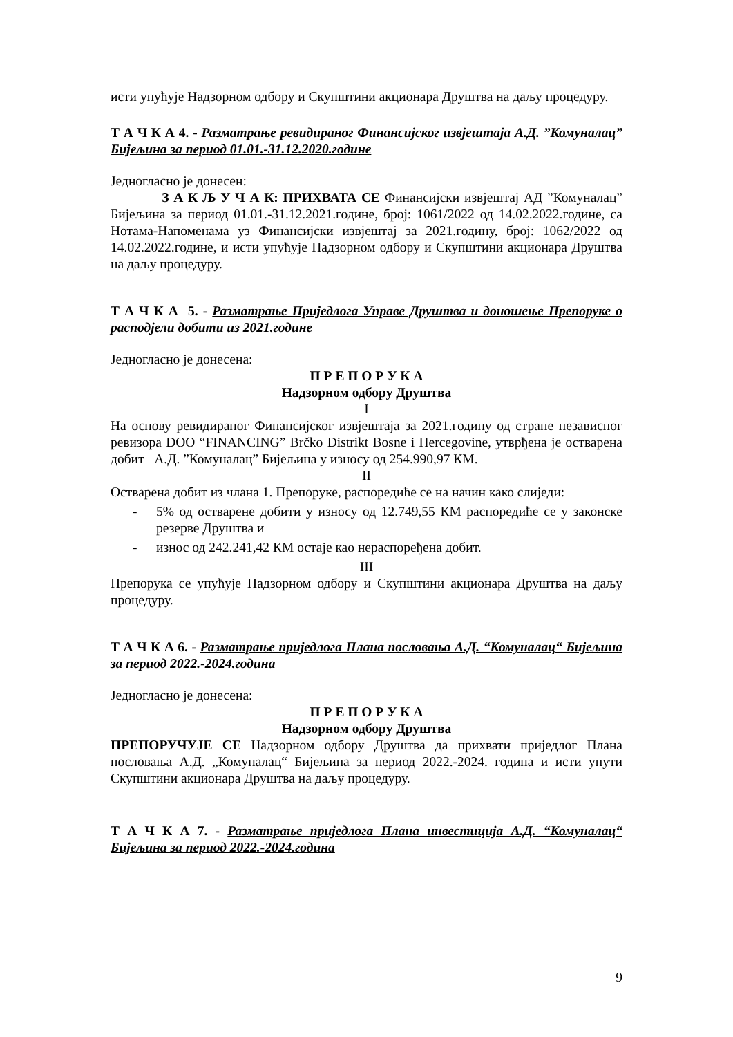исти упућује Надзорном одбору и Скупштини акционара Друштва на даљу процедуру.
Т А Ч К А 4. - Разматрање ревидираног Финансијског извјештаја А.Д. ”Комуналац” Бијељина за период 01.01.-31.12.2020.године
Једногласно је донесен:
З А К Љ У Ч А К: ПРИХВАТА СЕ Финансијски извјештај АД ”Комуналац” Бијељина за период 01.01.-31.12.2021.године, број: 1061/2022 од 14.02.2022.године, са Нотама-Напоменама уз Финансијски извјештај за 2021.годину, број: 1062/2022 од 14.02.2022.године, и исти упућује Надзорном одбору и Скупштини акционара Друштва на даљу процедуру.
Т А Ч К А 5. - Разматрање Приједлога Управе Друштва и доношење Препоруке о расподјели добити из 2021.године
Једногласно је донесена:
П Р Е П О Р У К А
Надзорном одбору Друштва
I
На основу ревидираног Финансијског извјештаја за 2021.годину од стране независног ревизора DOO “FINANCING” Brčko Distrikt Bosne i Hercegovine, утврђена је остварена добит А.Д. ”Комуналац” Бијељина у износу од 254.990,97 КМ.
II
Остварена добит из члана 1. Препоруке, распоредиће се на начин како слиједи:
- 5% од остварене добити у износу од 12.749,55 КМ распоредиће се у законске резерве Друштва и
- износ од 242.241,42 КМ остаје као нераспоређена добит.
III
Препорука се упућује Надзорном одбору и Скупштини акционара Друштва на даљу процедуру.
Т А Ч К А 6. - Разматрање приједлога Плана пословања А.Д. “Комуналац“ Бијељина за период 2022.-2024.година
Једногласно је донесена:
П Р Е П О Р У К А
Надзорном одбору Друштва
ПРЕПОРУЧУЈЕ СЕ Надзорном одбору Друштва да прихвати приједлог Плана пословања А.Д. „Комуналац“ Бијељина за период 2022.-2024. година и исти упути Скупштини акционара Друштва на даљу процедуру.
Т А Ч К А 7. - Разматрање приједлога Плана инвестиција А.Д. “Комуналац“ Бијељина за период 2022.-2024.година
9